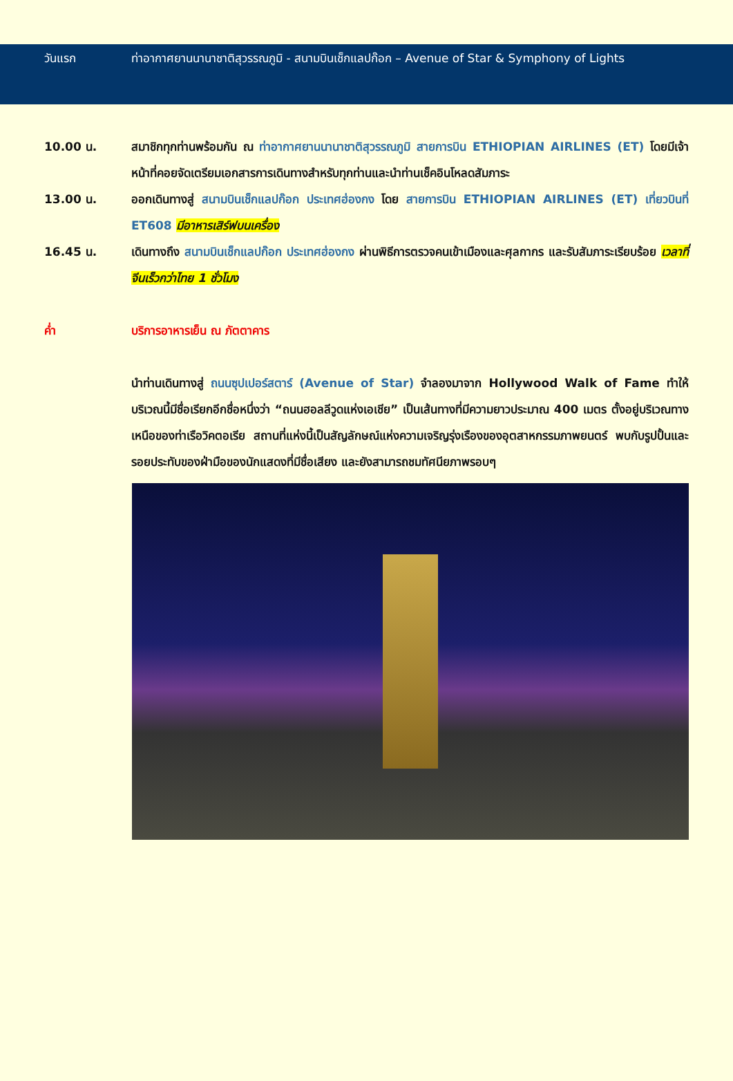วันแรก ท่าอากาศยานนานาชาติสุวรรณภูมิ - สนามบินเช็กแลปก๊อก – Avenue of Star & Symphony of Lights
10.00 น. สมาชิกทุกท่านพร้อมกัน ณ ท่าอากาศยานนานาชาติสุวรรณภูมิ สายการบิน ETHIOPIAN AIRLINES (ET) โดยมีเจ้าหน้าที่คอยจัดเตรียมเอกสารการเดินทางสำหรับทุกท่านและนำท่านเช็คอินโหลดสัมภาระ
13.00 น. ออกเดินทางสู่ สนามบินเช็กแลปก๊อก ประเทศฮ่องกง โดย สายการบิน ETHIOPIAN AIRLINES (ET) เที่ยวบินที่ ET608 มีอาหารเสิร์ฟบนเครื่อง
16.45 น. เดินทางถึง สนามบินเช็กแลปก๊อก ประเทศฮ่องกง ผ่านพิธีการตรวจคนเข้าเมืองและศุลกากร และรับสัมภาระเรียบร้อย เวลาที่จีนเร็วกว่าไทย 1 ชั่วโมง
ค่ำ บริการอาหารเย็น ณ ภัตตาคาร
นำท่านเดินทางสู่ ถนนซุปเปอร์สตาร์ (Avenue of Star) จำลองมาจาก Hollywood Walk of Fame ทำให้บริเวณนี้มีชื่อเรียกอีกชื่อหนึ่งว่า “ถนนฮอลลีวูดแห่งเอเชีย” เป็นเส้นทางที่มีความยาวประมาณ 400 เมตร ตั้งอยู่บริเวณทางเหนือของท่าเรือวิคตอเรีย สถานที่แห่งนี้เป็นสัญลักษณ์แห่งความเจริญรุ่งเรืองของอุตสาหกรรมภาพยนตร์ พบกับรูปปั้นและรอยประทับของฝ่ามือของนักแสดงที่มีชื่อเสียง และยังสามารถชมทัศนียภาพรอบๆ